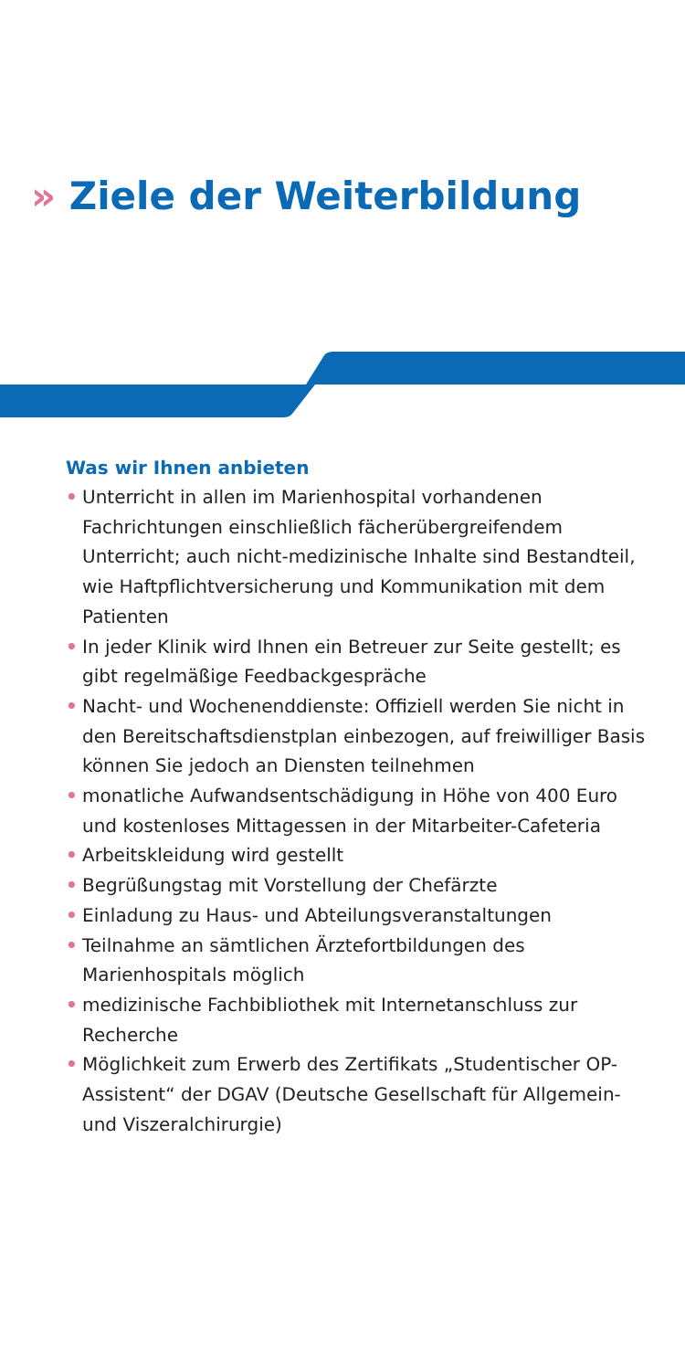» Ziele der Weiterbildung
Was wir Ihnen anbieten
• Unterricht in allen im Marienhospital vorhandenen Fachrichtungen einschließlich fächerübergreifendem Unterricht; auch nicht-medizinische Inhalte sind Bestandteil, wie Haftpflichtversicherung und Kommunikation mit dem Patienten
• In jeder Klinik wird Ihnen ein Betreuer zur Seite gestellt; es gibt regelmäßige Feedbackgespräche
• Nacht- und Wochenenddienste: Offiziell werden Sie nicht in den Bereitschaftsdienstplan einbezogen, auf freiwilliger Basis können Sie jedoch an Diensten teilnehmen
• monatliche Aufwandsentschädigung in Höhe von 400 Euro und kostenloses Mittagessen in der Mitarbeiter-Cafeteria
• Arbeitskleidung wird gestellt
• Begrüßungstag mit Vorstellung der Chefärzte
• Einladung zu Haus- und Abteilungsveranstaltungen
• Teilnahme an sämtlichen Ärztefortbildungen des Marienhospitals möglich
• medizinische Fachbibliothek mit Internetanschluss zur Recherche
• Möglichkeit zum Erwerb des Zertifikats „Studentischer OP-Assistent“ der DGAV (Deutsche Gesellschaft für Allgemein- und Viszeralchirurgie)